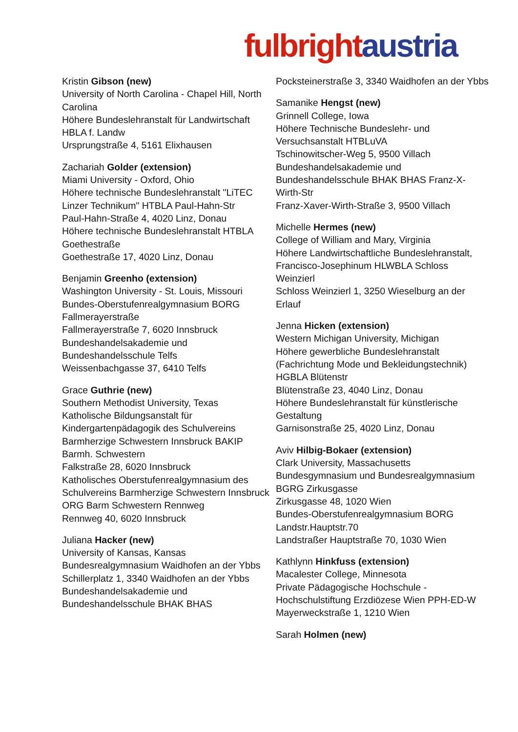fulbright austria
Kristin Gibson (new)
University of North Carolina - Chapel Hill, North Carolina
Höhere Bundeslehranstalt für Landwirtschaft HBLA f. Landw
Ursprungstraße 4, 5161 Elixhausen
Zachariah Golder (extension)
Miami University - Oxford, Ohio
Höhere technische Bundeslehranstalt "LiTEC Linzer Technikum" HTBLA Paul-Hahn-Str
Paul-Hahn-Straße 4, 4020 Linz, Donau
Höhere technische Bundeslehranstalt HTBLA Goethestraße
Goethestraße 17, 4020 Linz, Donau
Benjamin Greenho (extension)
Washington University - St. Louis, Missouri
Bundes-Oberstufenrealgymnasium BORG Fallmerayerstraße
Fallmerayerstraße 7, 6020 Innsbruck
Bundeshandelsakademie und Bundeshandelsschule Telfs
Weissenbachgasse 37, 6410 Telfs
Grace Guthrie (new)
Southern Methodist University, Texas
Katholische Bildungsanstalt für Kindergartenpädagogik des Schulvereins Barmherzige Schwestern Innsbruck BAKIP Barmh. Schwestern
Falkstraße 28, 6020 Innsbruck
Katholisches Oberstufenrealgymnasium des Schulvereins Barmherzige Schwestern Innsbruck ORG Barm Schwestern Rennweg
Rennweg 40, 6020 Innsbruck
Juliana Hacker (new)
University of Kansas, Kansas
Bundesrealgymnasium Waidhofen an der Ybbs
Schillerplatz 1, 3340 Waidhofen an der Ybbs
Bundeshandelsakademie und Bundeshandelsschule BHAK BHAS
Pocksteinerstraße 3, 3340 Waidhofen an der Ybbs
Samanike Hengst (new)
Grinnell College, Iowa
Höhere Technische Bundeslehr- und Versuchsanstalt HTBLuVA
Tschinowitscher-Weg 5, 9500 Villach
Bundeshandelsakademie und Bundeshandelsschule BHAK BHAS Franz-X-Wirth-Str
Franz-Xaver-Wirth-Straße 3, 9500 Villach
Michelle Hermes (new)
College of William and Mary, Virginia
Höhere Landwirtschaftliche Bundeslehranstalt, Francisco-Josephinum HLWBLA Schloss Weinzierl
Schloss Weinzierl 1, 3250 Wieselburg an der Erlauf
Jenna Hicken (extension)
Western Michigan University, Michigan
Höhere gewerbliche Bundeslehranstalt (Fachrichtung Mode und Bekleidungstechnik) HGBLA Blütenstr
Blütenstraße 23, 4040 Linz, Donau
Höhere Bundeslehranstalt für künstlerische Gestaltung
Garnisonstraße 25, 4020 Linz, Donau
Aviv Hilbig-Bokaer (extension)
Clark University, Massachusetts
Bundesgymnasium und Bundesrealgymnasium BGRG Zirkusgasse
Zirkusgasse 48, 1020 Wien
Bundes-Oberstufenrealgymnasium BORG Landstr.Hauptstr.70
Landstraßer Hauptstraße 70, 1030 Wien
Kathlynn Hinkfuss (extension)
Macalester College, Minnesota
Private Pädagogische Hochschule - Hochschulstiftung Erzdiözese Wien PPH-ED-W
Mayerweckstraße 1, 1210 Wien
Sarah Holmen (new)